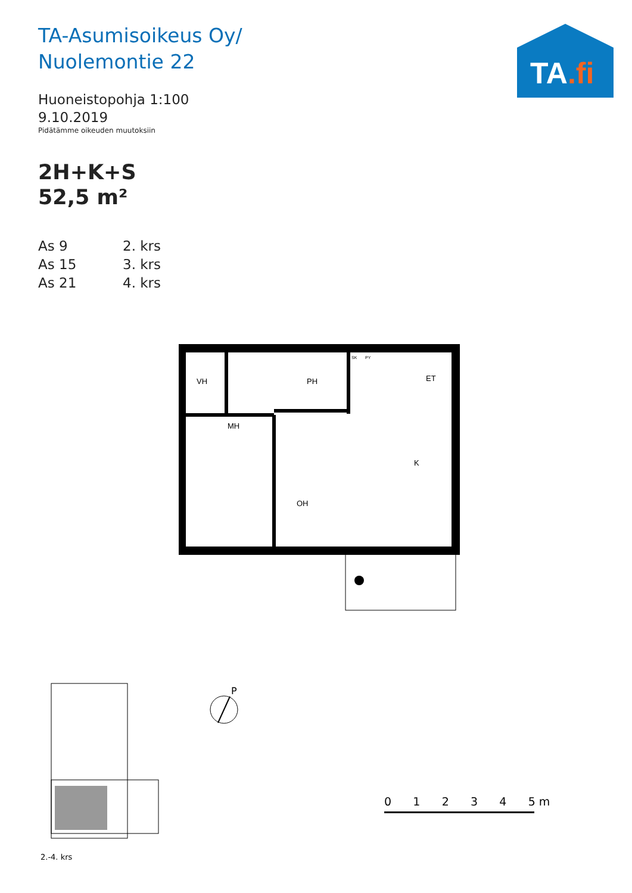TA-Asumisoikeus Oy/
Nuolemontie 22
Huoneistopohja 1:100
9.10.2019
Pidätämme oikeuden muutoksiin
2H+K+S
52,5 m²
As 9 2. krs
As 15 3. krs
As 21 4. krs
TA.fi
VH
PH
ET
MH
OH
K
SK
PY
2.-4. krs
P
0 1 2 3 4 5 m